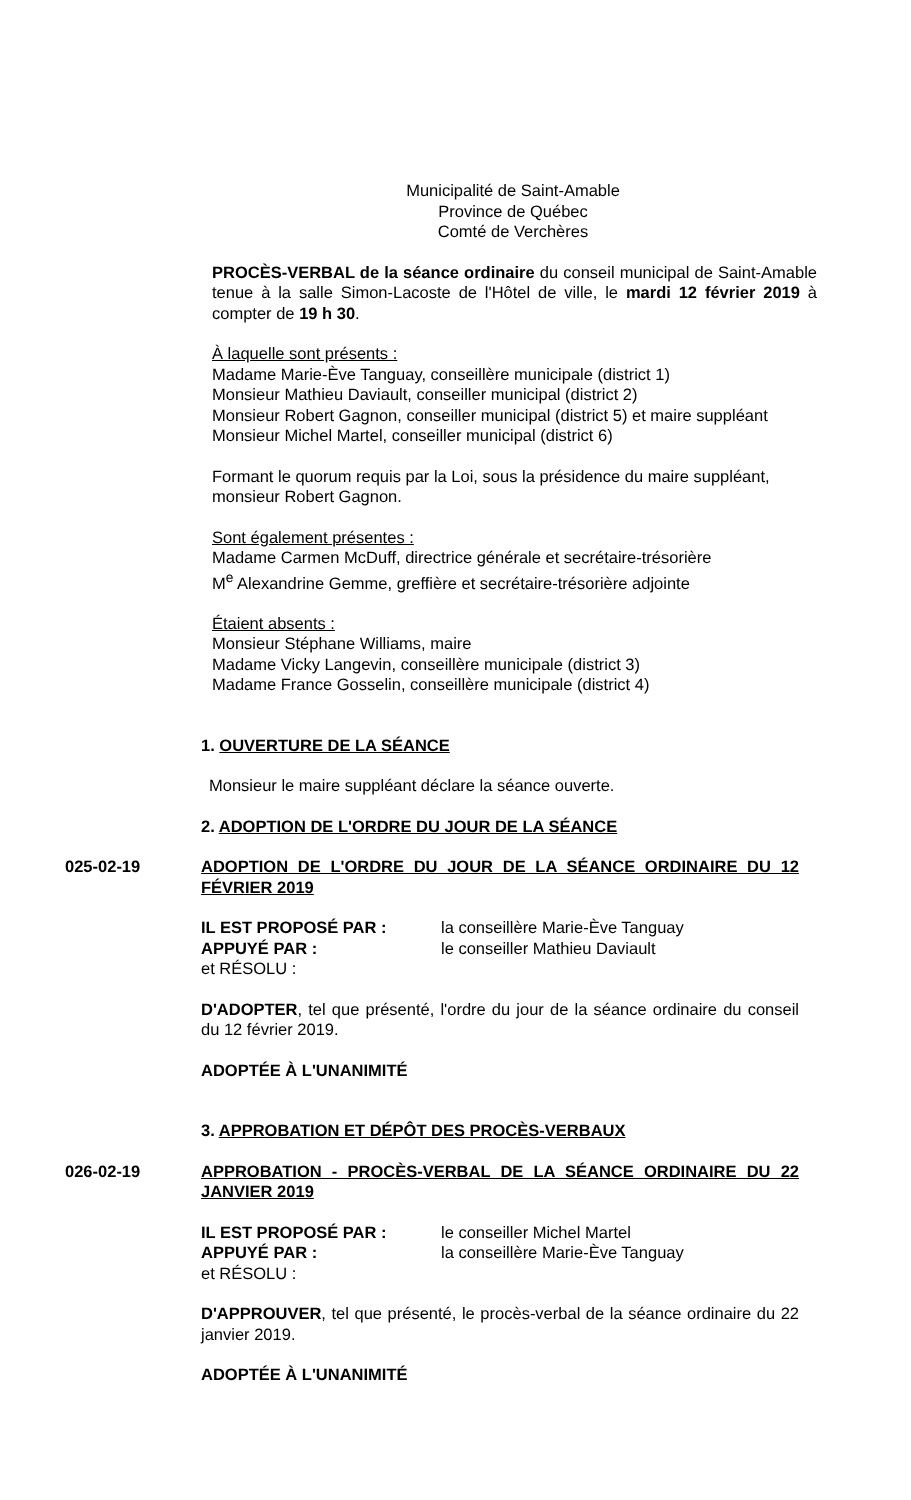Municipalité de Saint-Amable
Province de Québec
Comté de Verchères
PROCÈS-VERBAL de la séance ordinaire du conseil municipal de Saint-Amable tenue à la salle Simon-Lacoste de l'Hôtel de ville, le mardi 12 février 2019 à compter de 19 h 30.
À laquelle sont présents :
Madame Marie-Ève Tanguay, conseillère municipale (district 1)
Monsieur Mathieu Daviault, conseiller municipal (district 2)
Monsieur Robert Gagnon, conseiller municipal (district 5) et maire suppléant
Monsieur Michel Martel, conseiller municipal (district 6)
Formant le quorum requis par la Loi, sous la présidence du maire suppléant, monsieur Robert Gagnon.
Sont également présentes :
Madame Carmen McDuff, directrice générale et secrétaire-trésorière
M<sup>e</sup> Alexandrine Gemme, greffière et secrétaire-trésorière adjointe
Étaient absents :
Monsieur Stéphane Williams, maire
Madame Vicky Langevin, conseillère municipale (district 3)
Madame France Gosselin, conseillère municipale (district 4)
1. OUVERTURE DE LA SÉANCE
Monsieur le maire suppléant déclare la séance ouverte.
2. ADOPTION DE L'ORDRE DU JOUR DE LA SÉANCE
025-02-19 ADOPTION DE L'ORDRE DU JOUR DE LA SÉANCE ORDINAIRE DU 12 FÉVRIER 2019
IL EST PROPOSÉ PAR : la conseillère Marie-Ève Tanguay
APPUYÉ PAR : le conseiller Mathieu Daviault
et RÉSOLU :
D'ADOPTER, tel que présenté, l'ordre du jour de la séance ordinaire du conseil du 12 février 2019.
ADOPTÉE À L'UNANIMITÉ
3. APPROBATION ET DÉPÔT DES PROCÈS-VERBAUX
026-02-19 APPROBATION - PROCÈS-VERBAL DE LA SÉANCE ORDINAIRE DU 22 JANVIER 2019
IL EST PROPOSÉ PAR : le conseiller Michel Martel
APPUYÉ PAR : la conseillère Marie-Ève Tanguay
et RÉSOLU :
D'APPROUVER, tel que présenté, le procès-verbal de la séance ordinaire du 22 janvier 2019.
ADOPTÉE À L'UNANIMITÉ